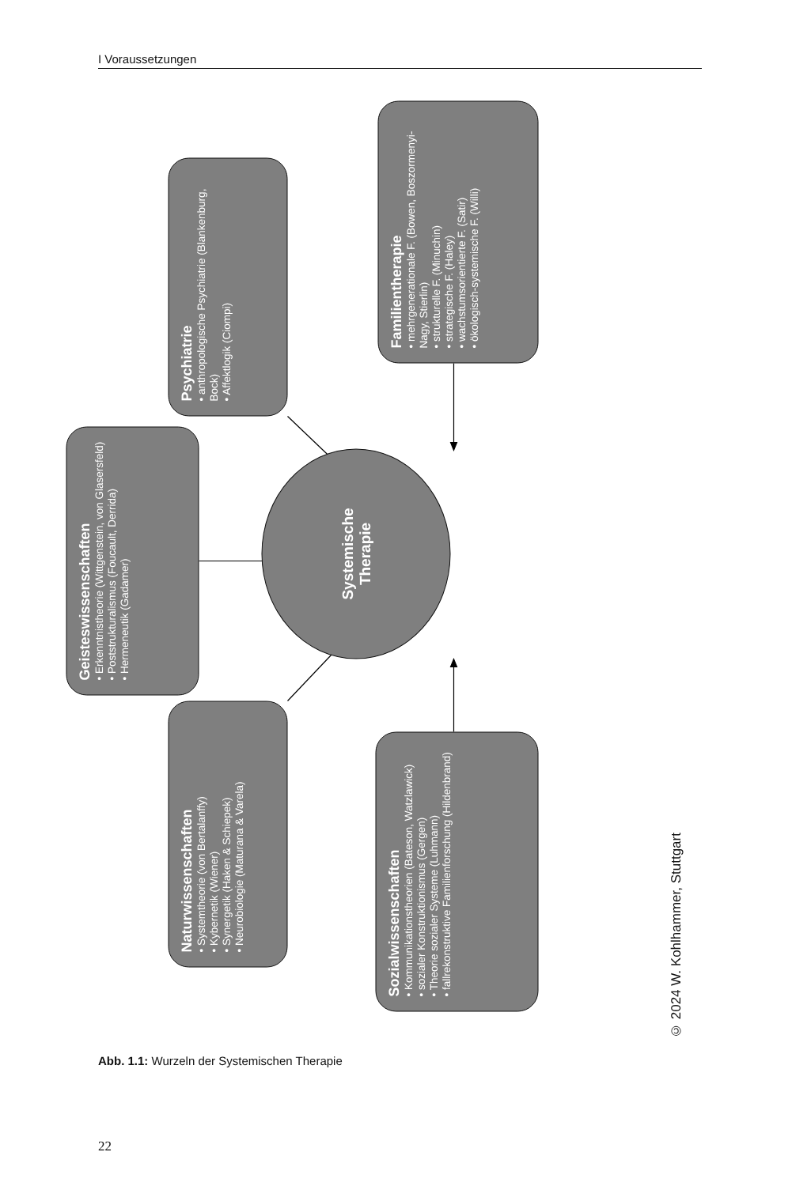I Voraussetzungen
Geisteswissenschaften
• Erkenntnistheorie (Wittgenstein, von Glasersfeld)
• Poststrukturalismus (Foucault, Derrida)
• Hermeneutik (Gadamer)
Psychiatrie
• anthropologische Psychiatrie (Blankenburg, Bock)
• Affektlogik (Ciompi)
Naturwissenschaften
• Systemtheorie (von Bertalanffy)
• Kybernetik (Wiener)
• Synergetik (Haken & Schiepek)
• Neurobiologie (Maturana & Varela)
Systemische
Therapie
Familientherapie
• mehrgenerationale F. (Bowen, Boszormenyi-Nagy, Stierlin)
• strukturelle F. (Minuchin)
• strategische F. (Haley)
• wachstumsorientierte F. (Satir)
• ökologisch-systemische F. (Willi)
Sozialwissenschaften
• Kommunikationstheorien (Bateson, Watzlawick)
• sozialer Konstruktionismus (Gergen)
• Theorie sozialer Systeme (Luhmann)
• fallrekonstruktive Familienforschung (Hildenbrand)
© 2024 W. Kohlhammer, Stuttgart
Abb. 1.1: Wurzeln der Systemischen Therapie
22